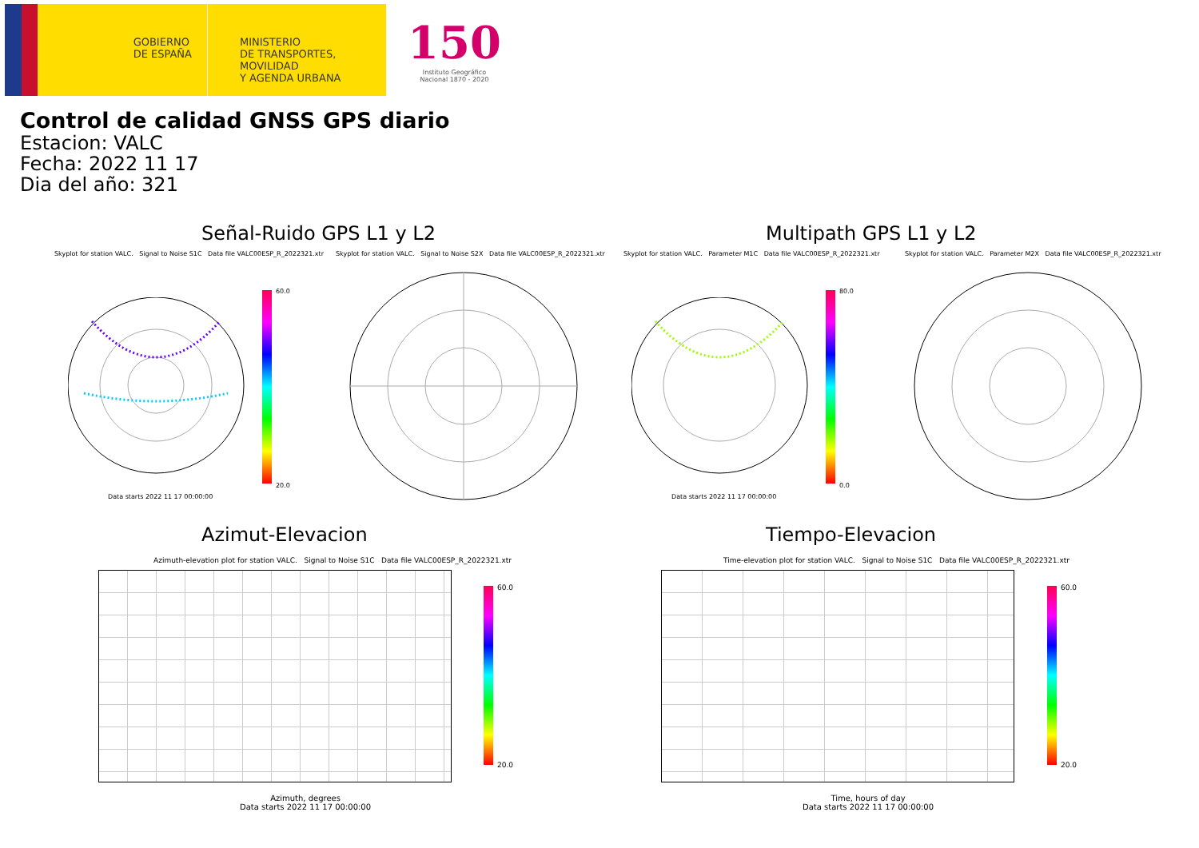GOBIERNO
DE ESPAÑA
MINISTERIO
DE TRANSPORTES, MOVILIDAD
Y AGENDA URBANA
150
Instituto Geográfico
Nacional 1870 - 2020
Control de calidad GNSS GPS diario
Estacion: VALC
Fecha: 2022 11 17
Dia del año: 321
Señal-Ruido GPS L1 y L2 Multipath GPS L1 y L2
Skyplot for station VALC. Signal to Noise S1C Data file VALC00ESP_R_2022321.xtr
Skyplot for station VALC. Signal to Noise S2X Data file VALC00ESP_R_2022321.xtr
Skyplot for station VALC. Parameter M1C Data file VALC00ESP_R_2022321.xtr
Skyplot for station VALC. Parameter M2X Data file VALC00ESP_R_2022321.xtr
Data starts 2022 11 17 00:00:00
60.0
20.0
Data starts 2022 11 17 00:00:00
80.0
0.0
Azimut-Elevacion Tiempo-Elevacion
Azimuth-elevation plot for station VALC. Signal to Noise S1C Data file VALC00ESP_R_2022321.xtr
Time-elevation plot for station VALC. Signal to Noise S1C Data file VALC00ESP_R_2022321.xtr
Azimuth, degrees
Data starts 2022 11 17 00:00:00
Time, hours of day
Data starts 2022 11 17 00:00:00
60.0
20.0
60.0
20.0